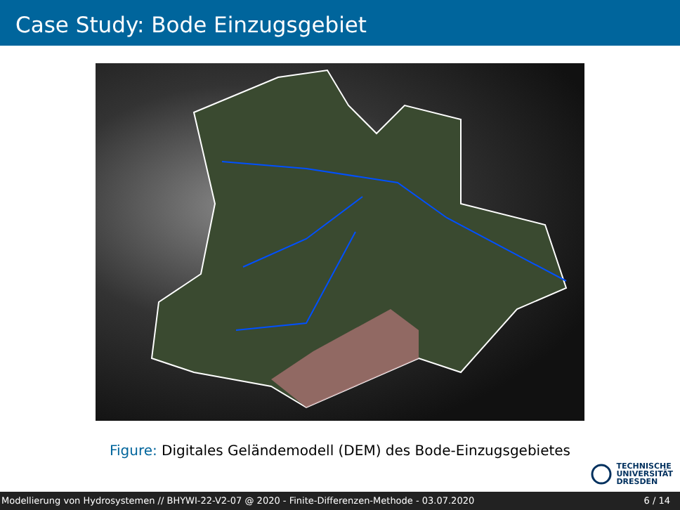Case Study: Bode Einzugsgebiet
Figure: Digitales Geländemodell (DEM) des Bode-Einzugsgebietes
TECHNISCHE
UNIVERSITÄT
DRESDEN
Modellierung von Hydrosystemen // BHYWI-22-V2-07 @ 2020 - Finite-Differenzen-Methode - 03.07.2020 6 / 14